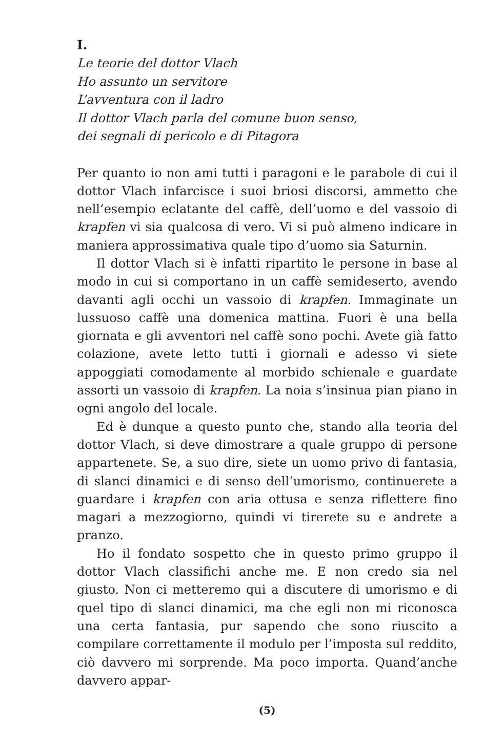I.
Le teorie del dottor Vlach
Ho assunto un servitore
L’avventura con il ladro
Il dottor Vlach parla del comune buon senso,
dei segnali di pericolo e di Pitagora
Per quanto io non ami tutti i paragoni e le parabole di cui il dottor Vlach infarcisce i suoi briosi discorsi, ammetto che nell’esempio eclatante del caffè, dell’uomo e del vassoio di krapfen vi sia qualcosa di vero. Vi si può almeno indicare in maniera approssimativa quale tipo d’uomo sia Saturnin.
Il dottor Vlach si è infatti ripartito le persone in base al modo in cui si comportano in un caffè semideserto, avendo davanti agli occhi un vassoio di krapfen. Immaginate un lussuoso caffè una domenica mattina. Fuori è una bella giornata e gli avventori nel caffè sono pochi. Avete già fatto colazione, avete letto tutti i giornali e adesso vi siete appoggiati comodamente al morbido schienale e guardate assorti un vassoio di krapfen. La noia s’insinua pian piano in ogni angolo del locale.
Ed è dunque a questo punto che, stando alla teoria del dottor Vlach, si deve dimostrare a quale gruppo di persone appartenete. Se, a suo dire, siete un uomo privo di fantasia, di slanci dinamici e di senso dell’umorismo, continuerete a guardare i krapfen con aria ottusa e senza riflettere fino magari a mezzogiorno, quindi vi tirerete su e andrete a pranzo.
Ho il fondato sospetto che in questo primo gruppo il dottor Vlach classifichi anche me. E non credo sia nel giusto. Non ci metteremo qui a discutere di umorismo e di quel tipo di slanci dinamici, ma che egli non mi riconosca una certa fantasia, pur sapendo che sono riuscito a compilare correttamente il modulo per l’imposta sul reddito, ciò davvero mi sorprende. Ma poco importa. Quand’anche davvero appar-
(5)